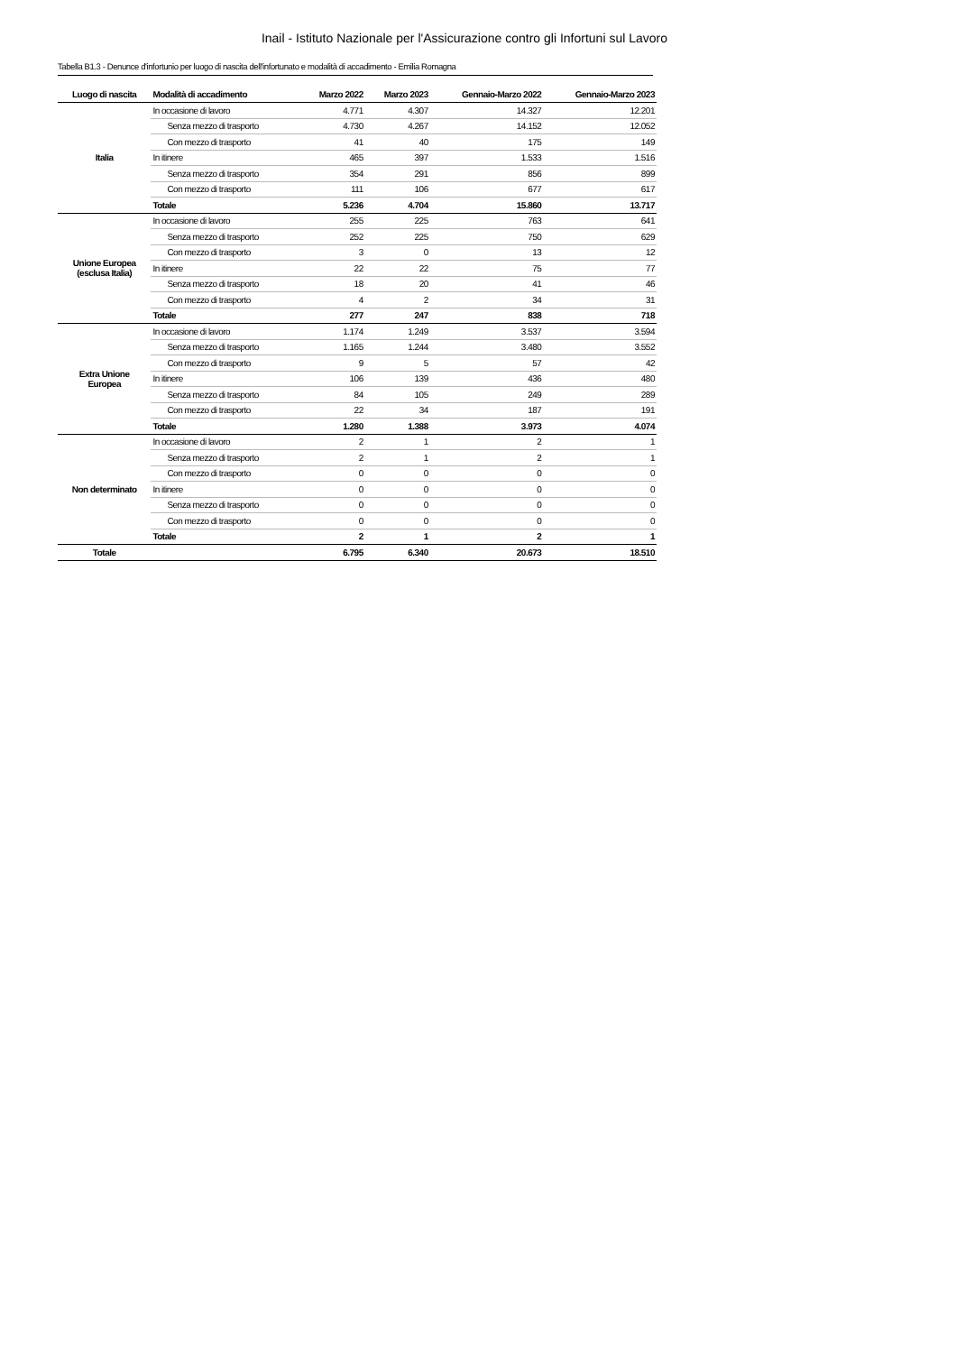Inail - Istituto Nazionale per l'Assicurazione contro gli Infortuni sul Lavoro
Tabella B1.3 - Denunce d'infortunio per luogo di nascita dell'infortunato e modalità di accadimento - Emilia Romagna
| Luogo di nascita | Modalità di accadimento | Marzo 2022 | Marzo 2023 | Gennaio-Marzo 2022 | Gennaio-Marzo 2023 |
| --- | --- | --- | --- | --- | --- |
| Italia | In occasione di lavoro | 4.771 | 4.307 | 14.327 | 12.201 |
| | Senza mezzo di trasporto | 4.730 | 4.267 | 14.152 | 12.052 |
| | Con mezzo di trasporto | 41 | 40 | 175 | 149 |
| | In itinere | 465 | 397 | 1.533 | 1.516 |
| | Senza mezzo di trasporto | 354 | 291 | 856 | 899 |
| | Con mezzo di trasporto | 111 | 106 | 677 | 617 |
| | Totale | 5.236 | 4.704 | 15.860 | 13.717 |
| Unione Europea (esclusa Italia) | In occasione di lavoro | 255 | 225 | 763 | 641 |
| | Senza mezzo di trasporto | 252 | 225 | 750 | 629 |
| | Con mezzo di trasporto | 3 | 0 | 13 | 12 |
| | In itinere | 22 | 22 | 75 | 77 |
| | Senza mezzo di trasporto | 18 | 20 | 41 | 46 |
| | Con mezzo di trasporto | 4 | 2 | 34 | 31 |
| | Totale | 277 | 247 | 838 | 718 |
| Extra Unione Europea | In occasione di lavoro | 1.174 | 1.249 | 3.537 | 3.594 |
| | Senza mezzo di trasporto | 1.165 | 1.244 | 3.480 | 3.552 |
| | Con mezzo di trasporto | 9 | 5 | 57 | 42 |
| | In itinere | 106 | 139 | 436 | 480 |
| | Senza mezzo di trasporto | 84 | 105 | 249 | 289 |
| | Con mezzo di trasporto | 22 | 34 | 187 | 191 |
| | Totale | 1.280 | 1.388 | 3.973 | 4.074 |
| Non determinato | In occasione di lavoro | 2 | 1 | 2 | 1 |
| | Senza mezzo di trasporto | 2 | 1 | 2 | 1 |
| | Con mezzo di trasporto | 0 | 0 | 0 | 0 |
| | In itinere | 0 | 0 | 0 | 0 |
| | Senza mezzo di trasporto | 0 | 0 | 0 | 0 |
| | Con mezzo di trasporto | 0 | 0 | 0 | 0 |
| | Totale | 2 | 1 | 2 | 1 |
| Totale | | 6.795 | 6.340 | 20.673 | 18.510 |